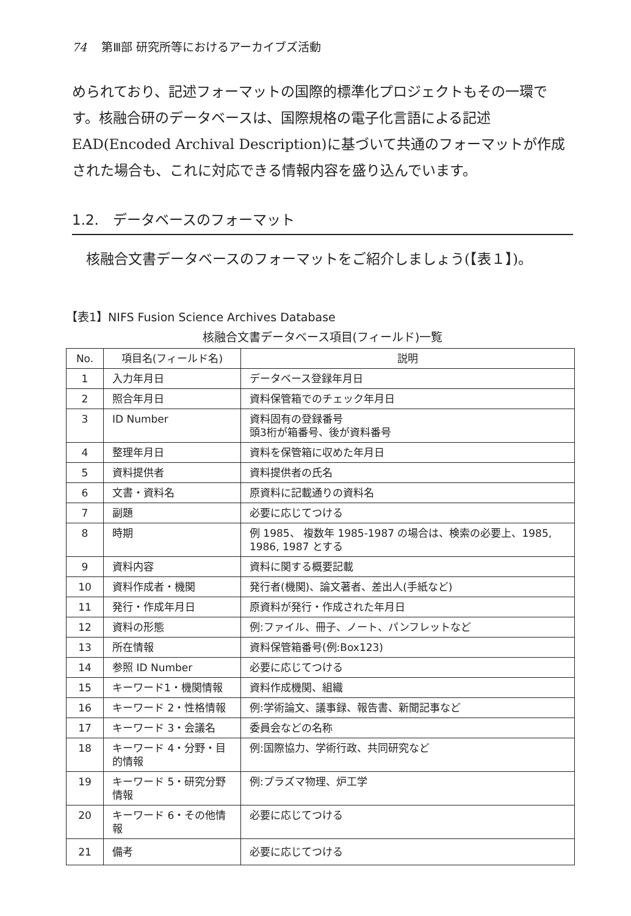74 第Ⅲ部 研究所等におけるアーカイブズ活動
められており、記述フォーマットの国際的標準化プロジェクトもその一環です。核融合研のデータベースは、国際規格の電子化言語による記述EAD(Encoded Archival Description)に基づいて共通のフォーマットが作成された場合も、これに対応できる情報内容を盛り込んでいます。
1.2.　データベースのフォーマット
　核融合文書データベースのフォーマットをご紹介しましょう(【表１】)。
【表1】NIFS Fusion Science Archives Database
核融合文書データベース項目(フィールド)一覧
| No. | 項目名(フィールド名) | 説明 |
| --- | --- | --- |
| 1 | 入力年月日 | データベース登録年月日 |
| 2 | 照合年月日 | 資料保管箱でのチェック年月日 |
| 3 | ID Number | 資料固有の登録番号 頭3桁が箱番号、後が資料番号 |
| 4 | 整理年月日 | 資料を保管箱に収めた年月日 |
| 5 | 資料提供者 | 資料提供者の氏名 |
| 6 | 文書・資料名 | 原資料に記載通りの資料名 |
| 7 | 副題 | 必要に応じてつける |
| 8 | 時期 | 例 1985、 複数年 1985-1987 の場合は、検索の必要上、1985, 1986, 1987 とする |
| 9 | 資料内容 | 資料に関する概要記載 |
| 10 | 資料作成者・機関 | 発行者(機関)、論文著者、差出人(手紙など) |
| 11 | 発行・作成年月日 | 原資料が発行・作成された年月日 |
| 12 | 資料の形態 | 例:ファイル、冊子、ノート、パンフレットなど |
| 13 | 所在情報 | 資料保管箱番号(例:Box123) |
| 14 | 参照 ID Number | 必要に応じてつける |
| 15 | キーワード1・機関情報 | 資料作成機関、組織 |
| 16 | キーワード 2・性格情報 | 例:学術論文、議事録、報告書、新聞記事など |
| 17 | キーワード 3・会議名 | 委員会などの名称 |
| 18 | キーワード 4・分野・目的情報 | 例:国際協力、学術行政、共同研究など |
| 19 | キーワード 5・研究分野情報 | 例:プラズマ物理、炉工学 |
| 20 | キーワード 6・その他情報 | 必要に応じてつける |
| 21 | 備考 | 必要に応じてつける |